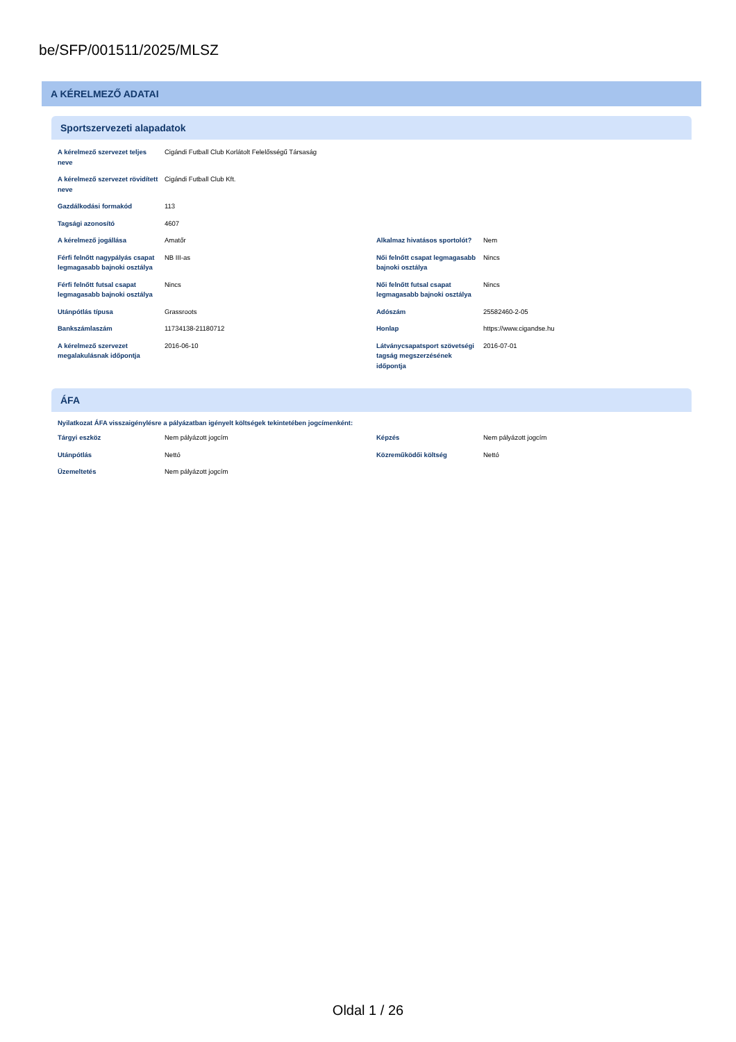be/SFP/001511/2025/MLSZ
A KÉRELMEZŐ ADATAI
Sportszervezeti alapadatok
| A kérelmező szervezet teljes neve | Cigándi Futball Club Korlátolt Felelősségű Társaság | | |
| A kérelmező szervezet rövidített neve | Cigándi Futball Club Kft. | | |
| Gazdálkodási formakód | 113 | | |
| Tagsági azonosító | 4607 | | |
| A kérelmező jogállása | Amatőr | Alkalmaz hivatásos sportolót? | Nem |
| Férfi felnőtt nagypályás csapat legmagasabb bajnoki osztálya | NB III-as | Női felnőtt csapat legmagasabb bajnoki osztálya | Nincs |
| Férfi felnőtt futsal csapat legmagasabb bajnoki osztálya | Nincs | Női felnőtt futsal csapat legmagasabb bajnoki osztálya | Nincs |
| Utánpótlás típusa | Grassroots | Adószám | 25582460-2-05 |
| Bankszámlaszám | 11734138-21180712 | Honlap | https://www.cigandse.hu |
| A kérelmező szervezet megalakulásnak időpontja | 2016-06-10 | Látványcsapatsport szövetségi tagság megszerzésének időpontja | 2016-07-01 |
ÁFA
Nyilatkozat ÁFA visszaigénylésre a pályázatban igényelt költségek tekintetében jogcímenként:
| Tárgyi eszköz | Nem pályázott jogcím | Képzés | Nem pályázott jogcím |
| Utánpótlás | Nettó | Közreműködői költség | Nettó |
| Üzemeltetés | Nem pályázott jogcím | | |
Oldal 1 / 26